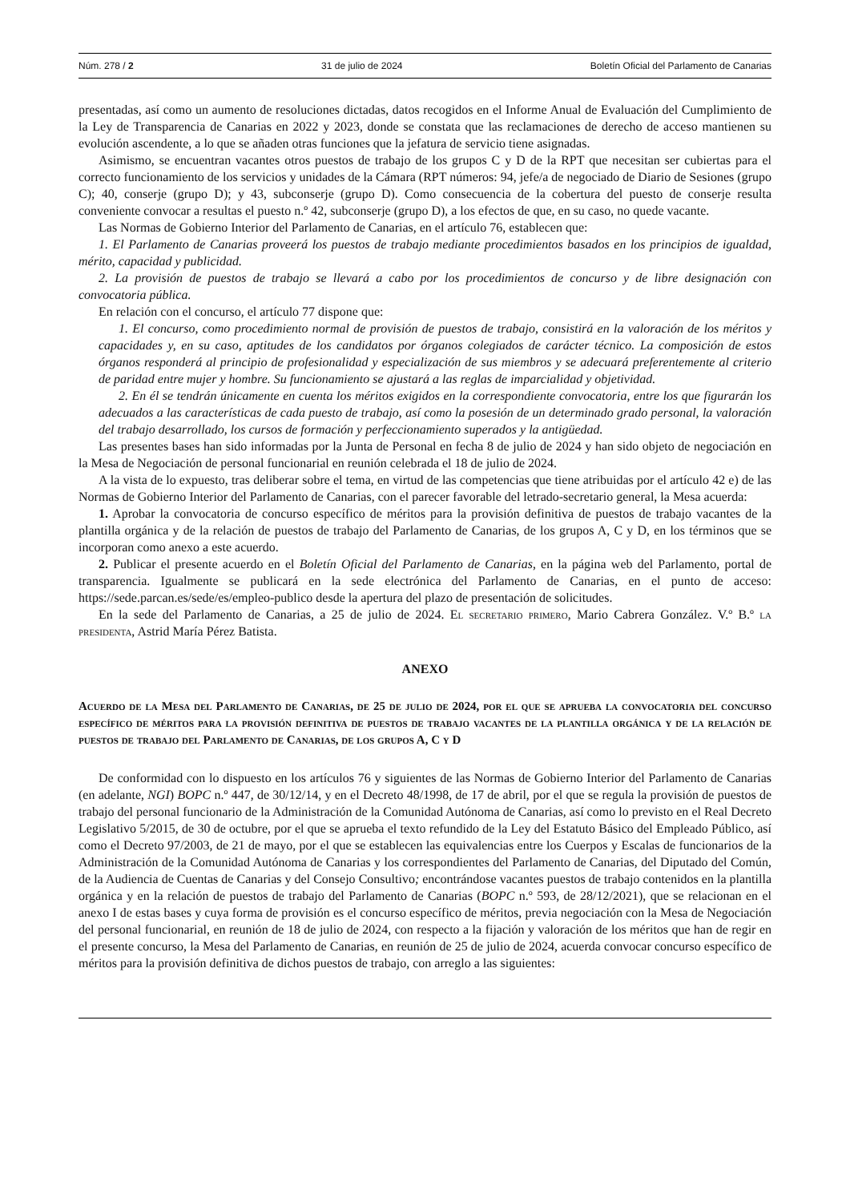Núm. 278 / 2 31 de julio de 2024 Boletín Oficial del Parlamento de Canarias
presentadas, así como un aumento de resoluciones dictadas, datos recogidos en el Informe Anual de Evaluación del Cumplimiento de la Ley de Transparencia de Canarias en 2022 y 2023, donde se constata que las reclamaciones de derecho de acceso mantienen su evolución ascendente, a lo que se añaden otras funciones que la jefatura de servicio tiene asignadas.
Asimismo, se encuentran vacantes otros puestos de trabajo de los grupos C y D de la RPT que necesitan ser cubiertas para el correcto funcionamiento de los servicios y unidades de la Cámara (RPT números: 94, jefe/a de negociado de Diario de Sesiones (grupo C); 40, conserje (grupo D); y 43, subconserje (grupo D). Como consecuencia de la cobertura del puesto de conserje resulta conveniente convocar a resultas el puesto n.º 42, subconserje (grupo D), a los efectos de que, en su caso, no quede vacante.
Las Normas de Gobierno Interior del Parlamento de Canarias, en el artículo 76, establecen que:
1. El Parlamento de Canarias proveerá los puestos de trabajo mediante procedimientos basados en los principios de igualdad, mérito, capacidad y publicidad.
2. La provisión de puestos de trabajo se llevará a cabo por los procedimientos de concurso y de libre designación con convocatoria pública.
En relación con el concurso, el artículo 77 dispone que:
1. El concurso, como procedimiento normal de provisión de puestos de trabajo, consistirá en la valoración de los méritos y capacidades y, en su caso, aptitudes de los candidatos por órganos colegiados de carácter técnico. La composición de estos órganos responderá al principio de profesionalidad y especialización de sus miembros y se adecuará preferentemente al criterio de paridad entre mujer y hombre. Su funcionamiento se ajustará a las reglas de imparcialidad y objetividad.
2. En él se tendrán únicamente en cuenta los méritos exigidos en la correspondiente convocatoria, entre los que figurarán los adecuados a las características de cada puesto de trabajo, así como la posesión de un determinado grado personal, la valoración del trabajo desarrollado, los cursos de formación y perfeccionamiento superados y la antigüedad.
Las presentes bases han sido informadas por la Junta de Personal en fecha 8 de julio de 2024 y han sido objeto de negociación en la Mesa de Negociación de personal funcionarial en reunión celebrada el 18 de julio de 2024.
A la vista de lo expuesto, tras deliberar sobre el tema, en virtud de las competencias que tiene atribuidas por el artículo 42 e) de las Normas de Gobierno Interior del Parlamento de Canarias, con el parecer favorable del letrado-secretario general, la Mesa acuerda:
1. Aprobar la convocatoria de concurso específico de méritos para la provisión definitiva de puestos de trabajo vacantes de la plantilla orgánica y de la relación de puestos de trabajo del Parlamento de Canarias, de los grupos A, C y D, en los términos que se incorporan como anexo a este acuerdo.
2. Publicar el presente acuerdo en el Boletín Oficial del Parlamento de Canarias, en la página web del Parlamento, portal de transparencia. Igualmente se publicará en la sede electrónica del Parlamento de Canarias, en el punto de acceso: https://sede.parcan.es/sede/es/empleo-publico desde la apertura del plazo de presentación de solicitudes.
En la sede del Parlamento de Canarias, a 25 de julio de 2024. El secretario primero, Mario Cabrera González. V.º B.º la presidenta, Astrid María Pérez Batista.
ANEXO
Acuerdo de la Mesa del Parlamento de Canarias, de 25 de julio de 2024, por el que se aprueba la convocatoria del concurso específico de méritos para la provisión definitiva de puestos de trabajo vacantes de la plantilla orgánica y de la relación de puestos de trabajo del Parlamento de Canarias, de los grupos A, C y D
De conformidad con lo dispuesto en los artículos 76 y siguientes de las Normas de Gobierno Interior del Parlamento de Canarias (en adelante, NGI) BOPC n.º 447, de 30/12/14, y en el Decreto 48/1998, de 17 de abril, por el que se regula la provisión de puestos de trabajo del personal funcionario de la Administración de la Comunidad Autónoma de Canarias, así como lo previsto en el Real Decreto Legislativo 5/2015, de 30 de octubre, por el que se aprueba el texto refundido de la Ley del Estatuto Básico del Empleado Público, así como el Decreto 97/2003, de 21 de mayo, por el que se establecen las equivalencias entre los Cuerpos y Escalas de funcionarios de la Administración de la Comunidad Autónoma de Canarias y los correspondientes del Parlamento de Canarias, del Diputado del Común, de la Audiencia de Cuentas de Canarias y del Consejo Consultivo; encontrándose vacantes puestos de trabajo contenidos en la plantilla orgánica y en la relación de puestos de trabajo del Parlamento de Canarias (BOPC n.º 593, de 28/12/2021), que se relacionan en el anexo I de estas bases y cuya forma de provisión es el concurso específico de méritos, previa negociación con la Mesa de Negociación del personal funcionarial, en reunión de 18 de julio de 2024, con respecto a la fijación y valoración de los méritos que han de regir en el presente concurso, la Mesa del Parlamento de Canarias, en reunión de 25 de julio de 2024, acuerda convocar concurso específico de méritos para la provisión definitiva de dichos puestos de trabajo, con arreglo a las siguientes: